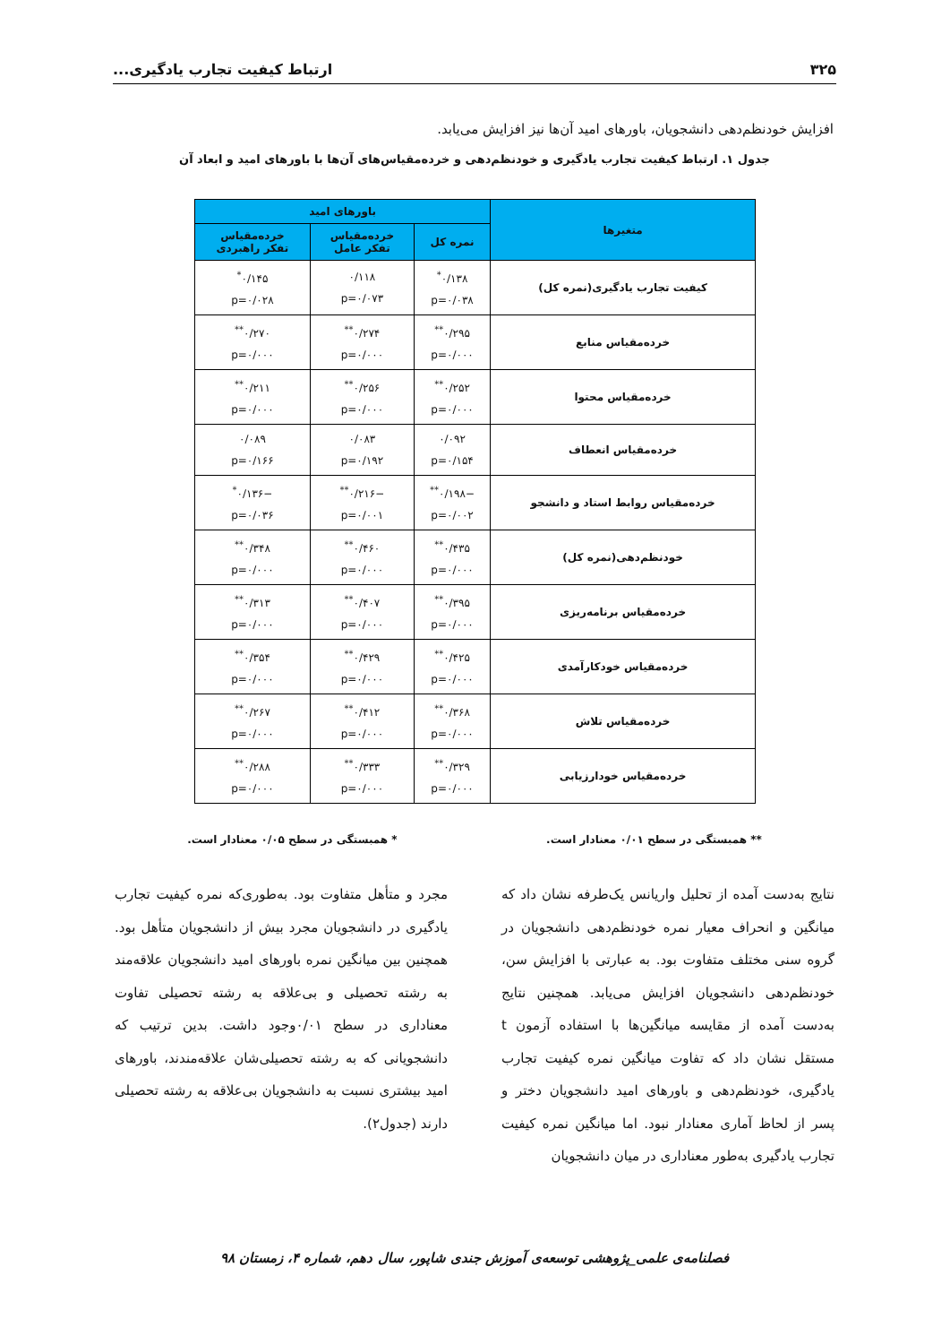۳۲۵ ارتباط کیفیت تجارب یادگیری...
افزایش خودنظم‌دهی دانشجویان، باورهای امید آن‌ها نیز افزایش می‌یابد.
جدول ۱. ارتباط کیفیت تجارب یادگیری و خودنظم‌دهی و خرده‌مقیاس‌های آن‌ها با باورهای امید و ابعاد آن
| متغیرها | باورهای امید | | |
| --- | --- | --- | --- |
| | نمره کل | خرده‌مقیاس تفکر عامل | خرده‌مقیاس تفکر راهبردی |
| کیفیت تجارب یادگیری(نمره کل) | ۰/۱۳۸<sup>*</sup> p=۰/۰۳۸ | ۰/۱۱۸ p=۰/۰۷۳ | ۰/۱۴۵<sup>*</sup> p=۰/۰۲۸ |
| خرده‌مقیاس منابع | ۰/۲۹۵<sup>**</sup> p=۰/۰۰۰ | ۰/۲۷۴<sup>**</sup> p=۰/۰۰۰ | ۰/۲۷۰<sup>**</sup> p=۰/۰۰۰ |
| خرده‌مقیاس محتوا | ۰/۲۵۲<sup>**</sup> p=۰/۰۰۰ | ۰/۲۵۶<sup>**</sup> p=۰/۰۰۰ | ۰/۲۱۱<sup>**</sup> p=۰/۰۰۰ |
| خرده‌مقیاس انعطاف | ۰/۰۹۲ p=۰/۱۵۴ | ۰/۰۸۳ p=۰/۱۹۲ | ۰/۰۸۹ p=۰/۱۶۶ |
| خرده‌مقیاس روابط استاد و دانشجو | −۰/۱۹۸<sup>**</sup> p=۰/۰۰۲ | −۰/۲۱۶<sup>**</sup> p=۰/۰۰۱ | −۰/۱۳۶<sup>*</sup> p=۰/۰۳۶ |
| خودنظم‌دهی(نمره کل) | ۰/۴۳۵<sup>**</sup> p=۰/۰۰۰ | ۰/۴۶۰<sup>**</sup> p=۰/۰۰۰ | ۰/۳۴۸<sup>**</sup> p=۰/۰۰۰ |
| خرده‌مقیاس برنامه‌ریزی | ۰/۳۹۵<sup>**</sup> p=۰/۰۰۰ | ۰/۴۰۷<sup>**</sup> p=۰/۰۰۰ | ۰/۳۱۳<sup>**</sup> p=۰/۰۰۰ |
| خرده‌مقیاس خودکارآمدی | ۰/۴۲۵<sup>**</sup> p=۰/۰۰۰ | ۰/۴۲۹<sup>**</sup> p=۰/۰۰۰ | ۰/۳۵۴<sup>**</sup> p=۰/۰۰۰ |
| خرده‌مقیاس تلاش | ۰/۳۶۸<sup>**</sup> p=۰/۰۰۰ | ۰/۴۱۲<sup>**</sup> p=۰/۰۰۰ | ۰/۲۶۷<sup>**</sup> p=۰/۰۰۰ |
| خرده‌مقیاس خودارزیابی | ۰/۳۲۹<sup>**</sup> p=۰/۰۰۰ | ۰/۳۳۳<sup>**</sup> p=۰/۰۰۰ | ۰/۲۸۸<sup>**</sup> p=۰/۰۰۰ |
** همبستگی در سطح ۰/۰۱ معنادار است. * همبستگی در سطح ۰/۰۵ معنادار است.
نتایج به‌دست آمده از تحلیل واریانس یک‌طرفه نشان داد که میانگین و انحراف معیار نمره خودنظم‌دهی دانشجویان در گروه سنی مختلف متفاوت بود. به عبارتی با افزایش سن، خودنظم‌دهی دانشجویان افزایش می‌یابد. همچنین نتایج به‌دست آمده از مقایسه میانگین‌ها با استفاده آزمون t مستقل نشان داد که تفاوت میانگین نمره کیفیت تجارب یادگیری، خودنظم‌دهی و باورهای امید دانشجویان دختر و پسر از لحاظ آماری معنادار نبود. اما میانگین نمره کیفیت تجارب یادگیری به‌طور معناداری در میان دانشجویان
مجرد و متأهل متفاوت بود. به‌طوری‌که نمره کیفیت تجارب یادگیری در دانشجویان مجرد بیش از دانشجویان متأهل بود. همچنین بین میانگین نمره باورهای امید دانشجویان علاقه‌مند به رشته تحصیلی و بی‌علاقه به رشته تحصیلی تفاوت معناداری در سطح ۰/۰۱وجود داشت. بدین ترتیب که دانشجویانی که به رشته تحصیلی‌شان علاقه‌مندند، باورهای امید بیشتری نسبت به دانشجویان بی‌علاقه به رشته تحصیلی دارند (جدول۲).
فصلنامه‌ی علمی_پژوهشی توسعه‌ی آموزش جندی شاپور، سال دهم، شماره ۴، زمستان ۹۸